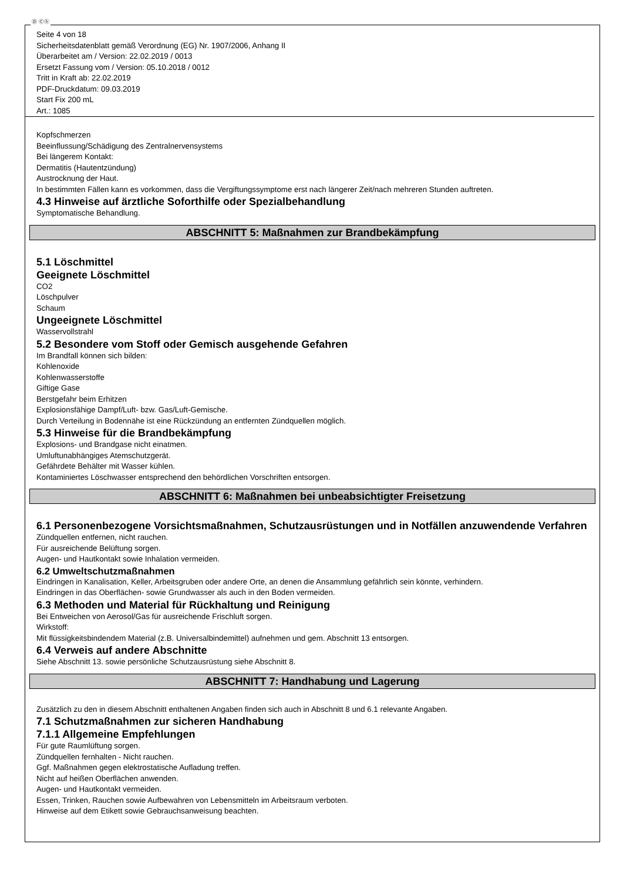Ⓓ Ⓒⓗ
Seite 4 von 18
Sicherheitsdatenblatt gemäß Verordnung (EG) Nr. 1907/2006, Anhang II
Überarbeitet am / Version: 22.02.2019 / 0013
Ersetzt Fassung vom / Version: 05.10.2018 / 0012
Tritt in Kraft ab: 22.02.2019
PDF-Druckdatum: 09.03.2019
Start Fix 200 mL
Art.: 1085
Kopfschmerzen
Beeinflussung/Schädigung des Zentralnervensystems
Bei längerem Kontakt:
Dermatitis (Hautentzündung)
Austrocknung der Haut.
In bestimmten Fällen kann es vorkommen, dass die Vergiftungssymptome erst nach längerer Zeit/nach mehreren Stunden auftreten.
4.3 Hinweise auf ärztliche Soforthilfe oder Spezialbehandlung
Symptomatische Behandlung.
ABSCHNITT 5: Maßnahmen zur Brandbekämpfung
5.1 Löschmittel
Geeignete Löschmittel
CO2
Löschpulver
Schaum
Ungeeignete Löschmittel
Wasservollstrahl
5.2 Besondere vom Stoff oder Gemisch ausgehende Gefahren
Im Brandfall können sich bilden:
Kohlenoxide
Kohlenwasserstoffe
Giftige Gase
Berstgefahr beim Erhitzen
Explosionsfähige Dampf/Luft- bzw. Gas/Luft-Gemische.
Durch Verteilung in Bodennähe ist eine Rückzündung an entfernten Zündquellen möglich.
5.3 Hinweise für die Brandbekämpfung
Explosions- und Brandgase nicht einatmen.
Umluftunabhängiges Atemschutzgerät.
Gefährdete Behälter mit Wasser kühlen.
Kontaminiertes Löschwasser entsprechend den behördlichen Vorschriften entsorgen.
ABSCHNITT 6: Maßnahmen bei unbeabsichtigter Freisetzung
6.1 Personenbezogene Vorsichtsmaßnahmen, Schutzausrüstungen und in Notfällen anzuwendende Verfahren
Zündquellen entfernen, nicht rauchen.
Für ausreichende Belüftung sorgen.
Augen- und Hautkontakt sowie Inhalation vermeiden.
6.2 Umweltschutzmaßnahmen
Eindringen in Kanalisation, Keller, Arbeitsgruben oder andere Orte, an denen die Ansammlung gefährlich sein könnte, verhindern.
Eindringen in das Oberflächen- sowie Grundwasser als auch in den Boden vermeiden.
6.3 Methoden und Material für Rückhaltung und Reinigung
Bei Entweichen von Aerosol/Gas für ausreichende Frischluft sorgen.
Wirkstoff:
Mit flüssigkeitsbindendem Material (z.B. Universalbindemittel) aufnehmen und gem. Abschnitt 13 entsorgen.
6.4 Verweis auf andere Abschnitte
Siehe Abschnitt 13. sowie persönliche Schutzausrüstung siehe Abschnitt 8.
ABSCHNITT 7: Handhabung und Lagerung
Zusätzlich zu den in diesem Abschnitt enthaltenen Angaben finden sich auch in Abschnitt 8 und 6.1 relevante Angaben.
7.1 Schutzmaßnahmen zur sicheren Handhabung
7.1.1 Allgemeine Empfehlungen
Für gute Raumlüftung sorgen.
Zündquellen fernhalten - Nicht rauchen.
Ggf. Maßnahmen gegen elektrostatische Aufladung treffen.
Nicht auf heißen Oberflächen anwenden.
Augen- und Hautkontakt vermeiden.
Essen, Trinken, Rauchen sowie Aufbewahren von Lebensmitteln im Arbeitsraum verboten.
Hinweise auf dem Etikett sowie Gebrauchsanweisung beachten.